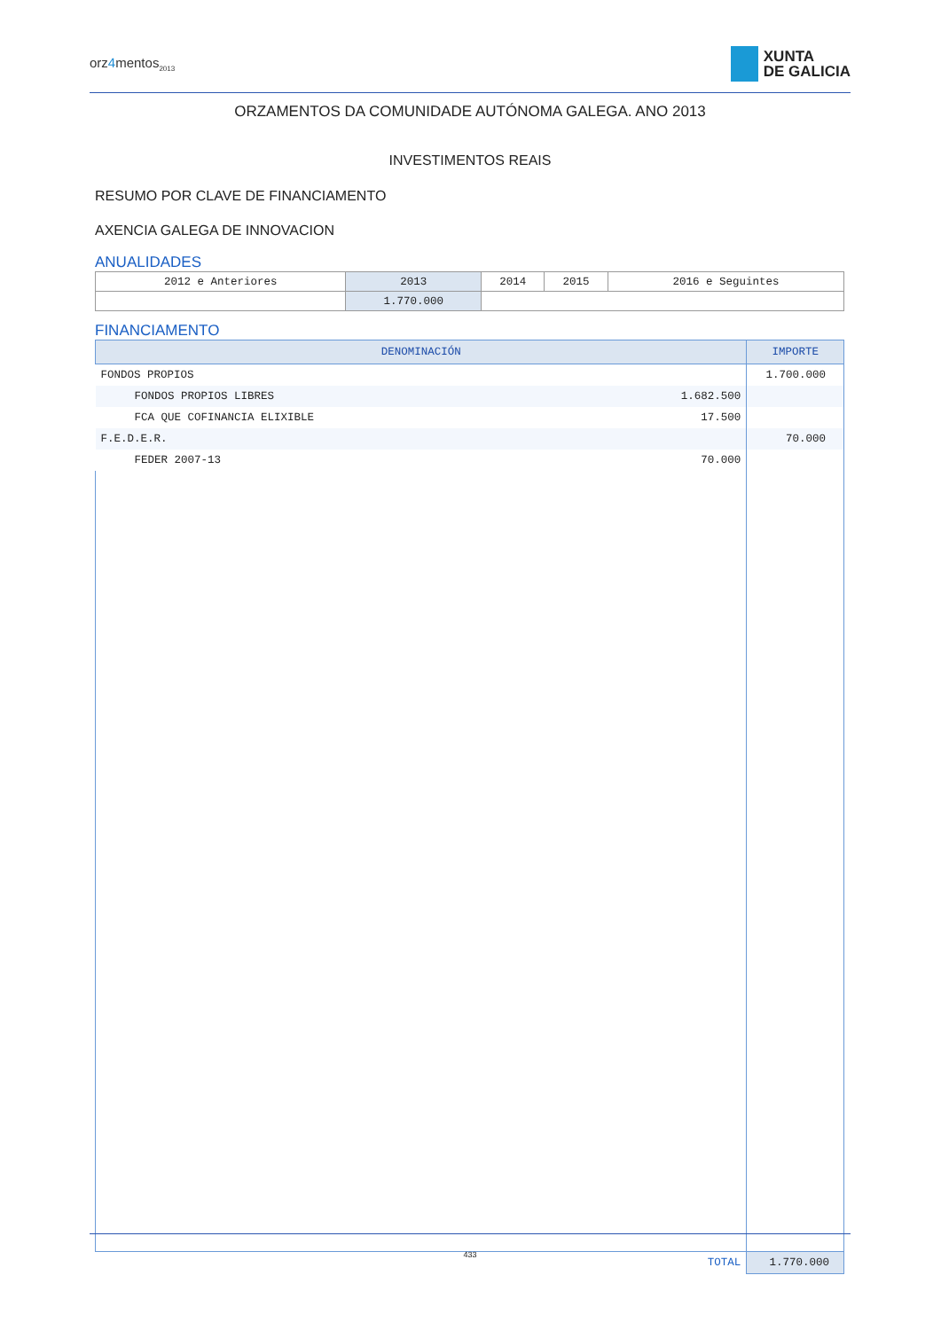orz4mentos<sub>2013</sub>
XUNTA
DE GALICIA
ORZAMENTOS DA COMUNIDADE AUTÓNOMA GALEGA. ANO 2013
INVESTIMENTOS REAIS
RESUMO POR CLAVE DE FINANCIAMENTO
AXENCIA GALEGA DE INNOVACION
ANUALIDADES
| 2012 e Anteriores | 2013 | 2014 | 2015 | 2016 e Seguintes |
| | 1.770.000 | | | |
FINANCIAMENTO
| DENOMINACIÓN | | IMPORTE |
| --- | --- | --- |
| FONDOS PROPIOS | | 1.700.000 |
| FONDOS PROPIOS LIBRES | 1.682.500 | |
| FCA QUE COFINANCIA ELIXIBLE | 17.500 | |
| F.E.D.E.R. | | 70.000 |
| FEDER 2007-13 | 70.000 | |
| TOTAL | | 1.770.000 |
433